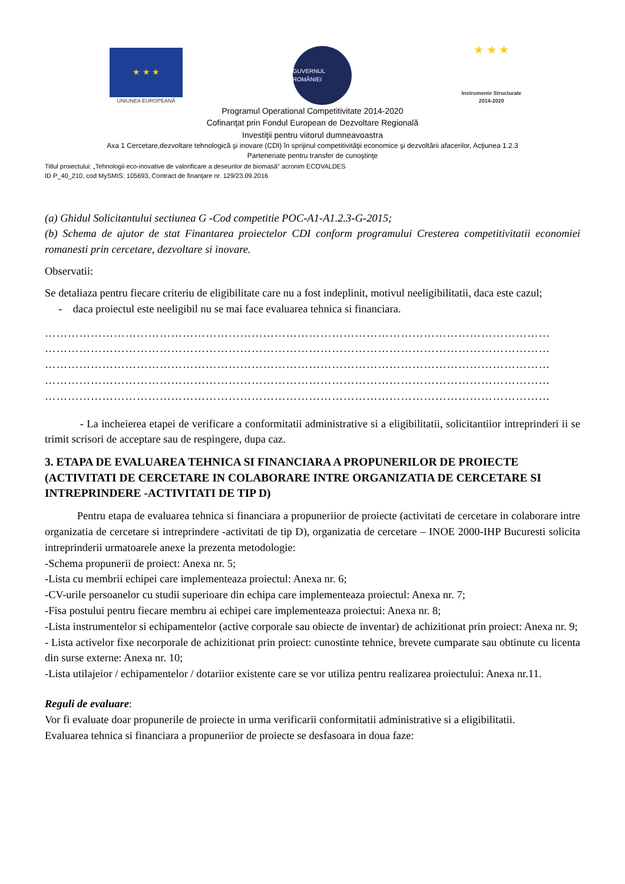★ ★ ★
UNIUNEA EUROPEANĂ
GUVERNUL ROMÂNIEI
★ ★ ★
Instrumente Structurale
2014-2020
Programul Operational Competitivitate 2014-2020
Cofinanţat prin Fondul European de Dezvoltare Regională
Investiţii pentru viitorul dumneavoastra
Axa 1 Cercetare,dezvoltare tehnologică şi inovare (CDI) în sprijinul competitivităţii economice şi dezvoltării afacerilor, Acţiunea 1.2.3
Parteneriate pentru transfer de cunoştinţe
Titlul proiectului: „Tehnologii eco-inovative de valorificare a deseurilor de biomasă” acronim ECOVALDES
ID P_40_210, cod MySMIS: 105693, Contract de finanţare nr. 129/23.09.2016
(a) Ghidul Solicitantului sectiunea G -Cod competitie POC-A1-A1.2.3-G-2015;
(b) Schema de ajutor de stat Finantarea proiectelor CDI conform programului Cresterea competitivitatii economiei romanesti prin cercetare, dezvoltare si inovare.
Observatii:
Se detaliaza pentru fiecare criteriu de eligibilitate care nu a fost indeplinit, motivul neeligibilitatii, daca este cazul;
- daca proiectul este neeligibil nu se mai face evaluarea tehnica si financiara.
……………………………………………………………………………………………………………………
……………………………………………………………………………………………………………………
……………………………………………………………………………………………………………………
……………………………………………………………………………………………………………………
……………………………………………………………………………………………………………………
- La incheierea etapei de verificare a conformitatii administrative si a eligibilitatii, solicitantiior intreprinderi ii se trimit scrisori de acceptare sau de respingere, dupa caz.
3. ETAPA DE EVALUAREA TEHNICA SI FINANCIARA A PROPUNERILOR DE PROIECTE (ACTIVITATI DE CERCETARE IN COLABORARE INTRE ORGANIZATIA DE CERCETARE SI INTREPRINDERE -ACTIVITATI DE TIP D)
Pentru etapa de evaluarea tehnica si financiara a propuneriior de proiecte (activitati de cercetare in colaborare intre organizatia de cercetare si intreprindere -activitati de tip D), organizatia de cercetare – INOE 2000-IHP Bucuresti solicita intreprinderii urmatoarele anexe la prezenta metodologie:
-Schema propunerii de proiect: Anexa nr. 5;
-Lista cu membrii echipei care implementeaza proiectul: Anexa nr. 6;
-CV-urile persoanelor cu studii superioare din echipa care implementeaza proiectul: Anexa nr. 7;
-Fisa postului pentru fiecare membru ai echipei care implementeaza proiectui: Anexa nr. 8;
-Lista instrumentelor si echipamentelor (active corporale sau obiecte de inventar) de achizitionat prin proiect: Anexa nr. 9;
- Lista activelor fixe necorporale de achizitionat prin proiect: cunostinte tehnice, brevete cumparate sau obtinute cu licenta din surse externe: Anexa nr. 10;
-Lista utilajeior / echipamentelor / dotariior existente care se vor utiliza pentru realizarea proiectului: Anexa nr.11.
Reguli de evaluare:
Vor fi evaluate doar propunerile de proiecte in urma verificarii conformitatii administrative si a eligibilitatii.
Evaluarea tehnica si financiara a propuneriior de proiecte se desfasoara in doua faze: